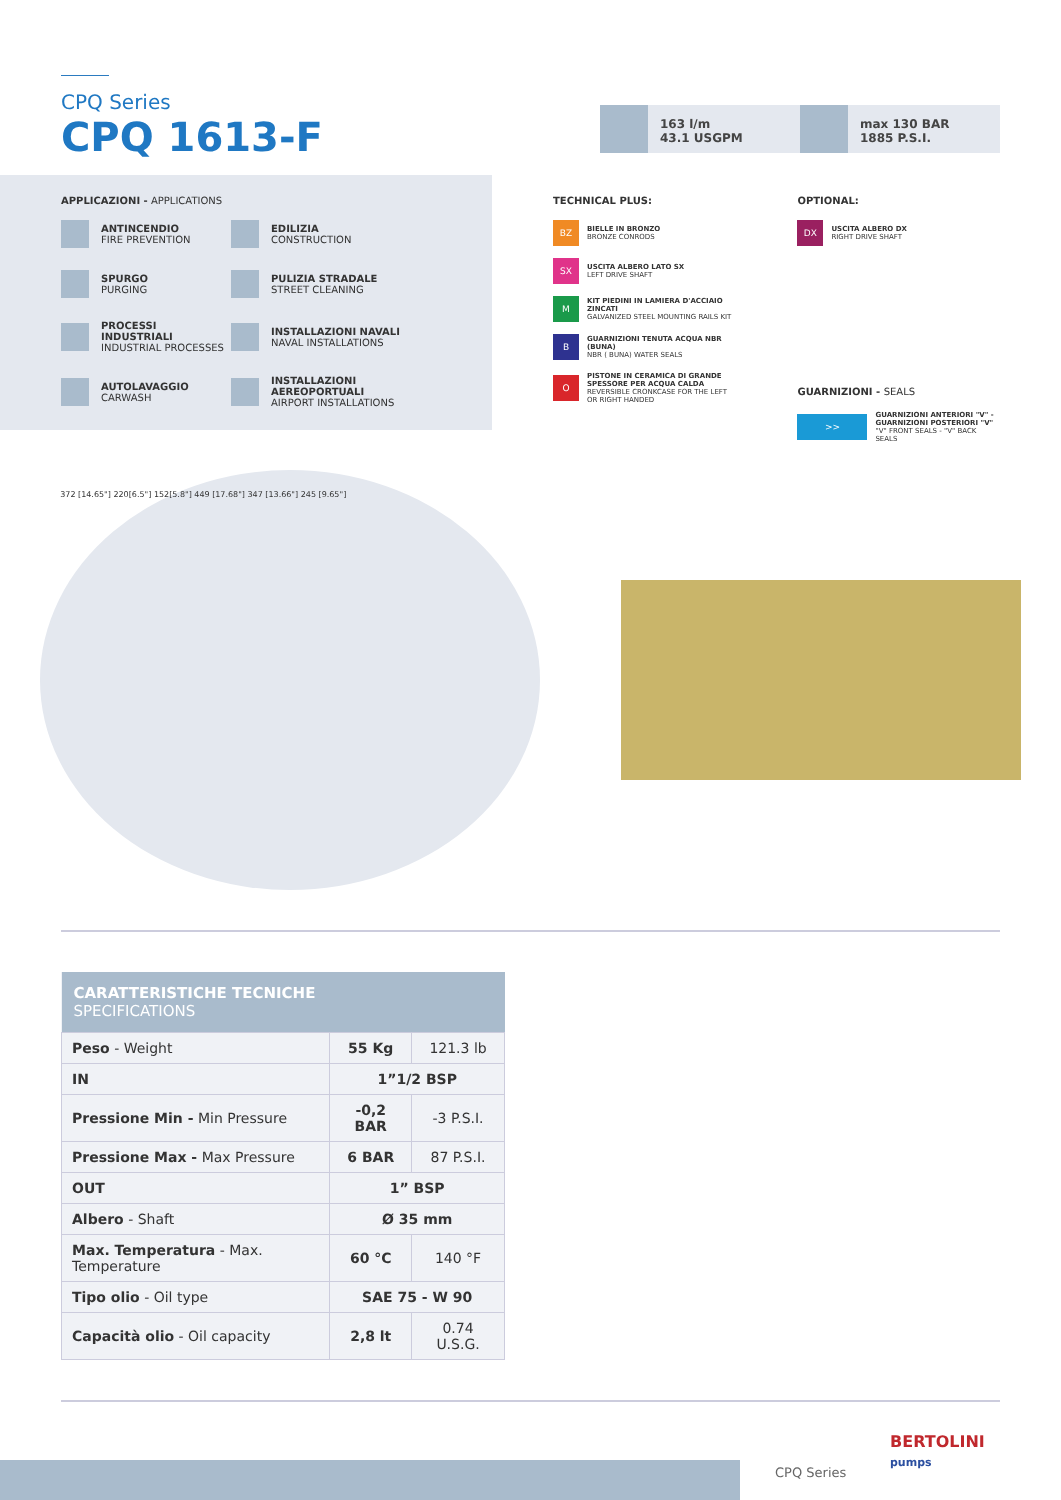CPQ Series
CPQ 1613-F
163 l/m
43.1 USGPM
max 130 BAR
1885 P.S.I.
APPLICAZIONI - APPLICATIONS
ANTINCENDIO
FIRE PREVENTION
EDILIZIA
CONSTRUCTION
SPURGO
PURGING
PULIZIA STRADALE
STREET CLEANING
PROCESSI INDUSTRIALI
INDUSTRIAL PROCESSES
INSTALLAZIONI NAVALI
NAVAL INSTALLATIONS
AUTOLAVAGGIO
CARWASH
INSTALLAZIONI AEREOPORTUALI
AIRPORT INSTALLATIONS
TECHNICAL PLUS:
BZ
BIELLE IN BRONZO
BRONZE CONRODS
SX
USCITA ALBERO LATO SX
LEFT DRIVE SHAFT
M
KIT PIEDINI IN LAMIERA D'ACCIAIO ZINCATI
GALVANIZED STEEL MOUNTING RAILS KIT
B
GUARNIZIONI TENUTA ACQUA NBR (BUNA)
NBR ( BUNA) WATER SEALS
O
PISTONE IN CERAMICA DI GRANDE SPESSORE PER ACQUA CALDA
REVERSIBLE CRONKCASE FOR THE LEFT OR RIGHT HANDED
OPTIONAL:
DX
USCITA ALBERO DX
RIGHT DRIVE SHAFT
GUARNIZIONI - SEALS
>>
GUARNIZIONI ANTERIORI "V" - GUARNIZIONI POSTERIORI "V"
"V" FRONT SEALS - "V" BACK SEALS
372 [14.65"] 220[6.5"] 152[5.8"] 449 [17.68"] 347 [13.66"] 245 [9.65"]
| CARATTERISTICHE TECNICHE SPECIFICATIONS | | |
| --- | --- | --- |
| Peso - Weight | 55 Kg | 121.3 lb |
| IN | 1”1/2 BSP | |
| Pressione Min - Min Pressure | -0,2 BAR | -3 P.S.I. |
| Pressione Max - Max Pressure | 6 BAR | 87 P.S.I. |
| OUT | 1” BSP | |
| Albero - Shaft | Ø 35 mm | |
| Max. Temperatura - Max. Temperature | 60 °C | 140 °F |
| Tipo olio - Oil type | SAE 75 - W 90 | |
| Capacità olio - Oil capacity | 2,8 lt | 0.74 U.S.G. |
CPQ Series
BERTOLINI
pumps